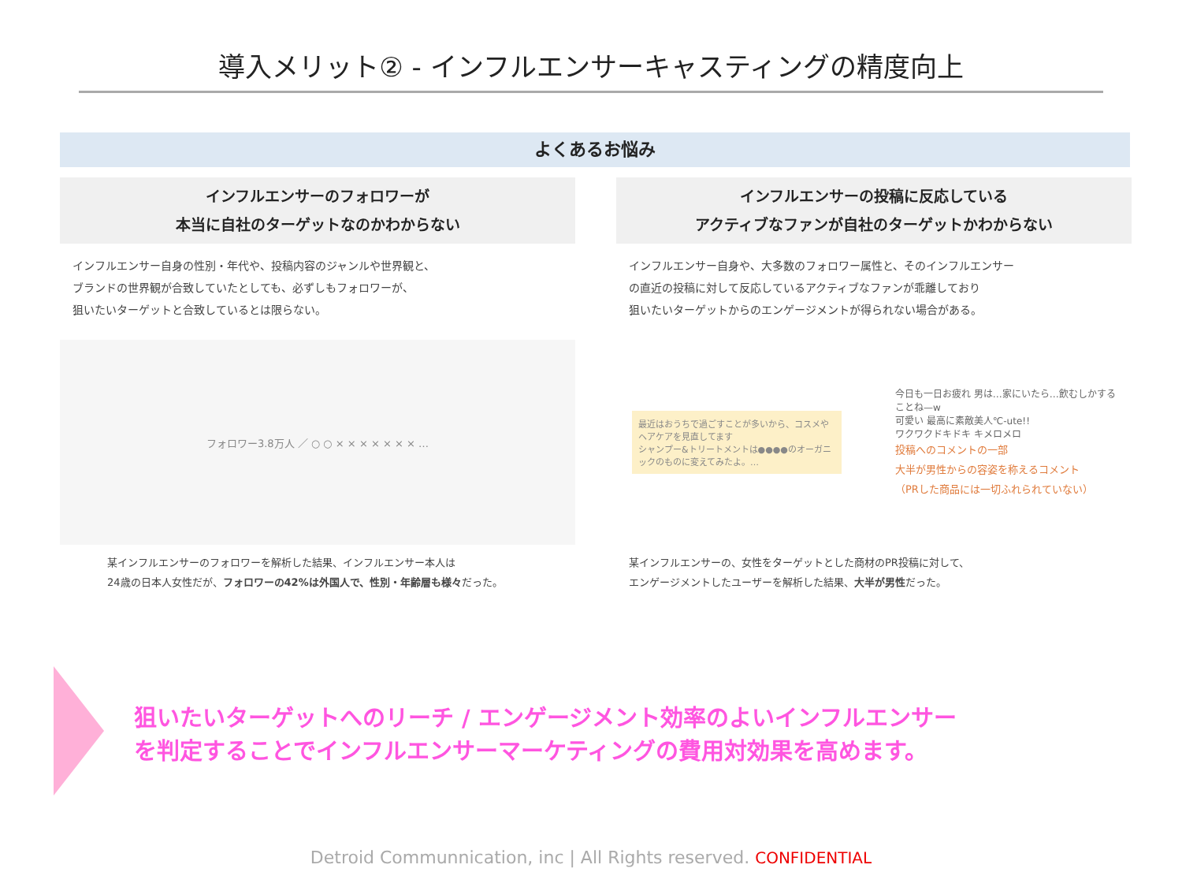導入メリット② - インフルエンサーキャスティングの精度向上
よくあるお悩み
インフルエンサーのフォロワーが
本当に自社のターゲットなのかわからない
インフルエンサー自身の性別・年代や、投稿内容のジャンルや世界観と、
ブランドの世界観が合致していたとしても、必ずしもフォロワーが、
狙いたいターゲットと合致しているとは限らない。
フォロワー3.8万人 ／ ○ ○ × × × × × × × …
某インフルエンサーのフォロワーを解析した結果、インフルエンサー本人は
24歳の日本人女性だが、フォロワーの42%は外国人で、性別・年齢層も様々だった。
インフルエンサーの投稿に反応している
アクティブなファンが自社のターゲットかわからない
インフルエンサー自身や、大多数のフォロワー属性と、そのインフルエンサー
の直近の投稿に対して反応しているアクティブなファンが乖離しており
狙いたいターゲットからのエンゲージメントが得られない場合がある。
最近はおうちで過ごすことが多いから、コスメやヘアケアを見直してます
シャンプー&トリートメントは●●●●のオーガニックのものに変えてみたよ。…
今日も一日お疲れ 男は…家にいたら…飲むしかすることね—w
可愛い 最高に素敵美人℃-ute!!
ワクワクドキドキ キメロメロ
投稿へのコメントの一部
大半が男性からの容姿を称えるコメント
（PRした商品には一切ふれられていない）
某インフルエンサーの、女性をターゲットとした商材のPR投稿に対して、
エンゲージメントしたユーザーを解析した結果、大半が男性だった。
狙いたいターゲットへのリーチ / エンゲージメント効率のよいインフルエンサー
を判定することでインフルエンサーマーケティングの費用対効果を高めます。
Detroid Communnication, inc | All Rights reserved. CONFIDENTIAL